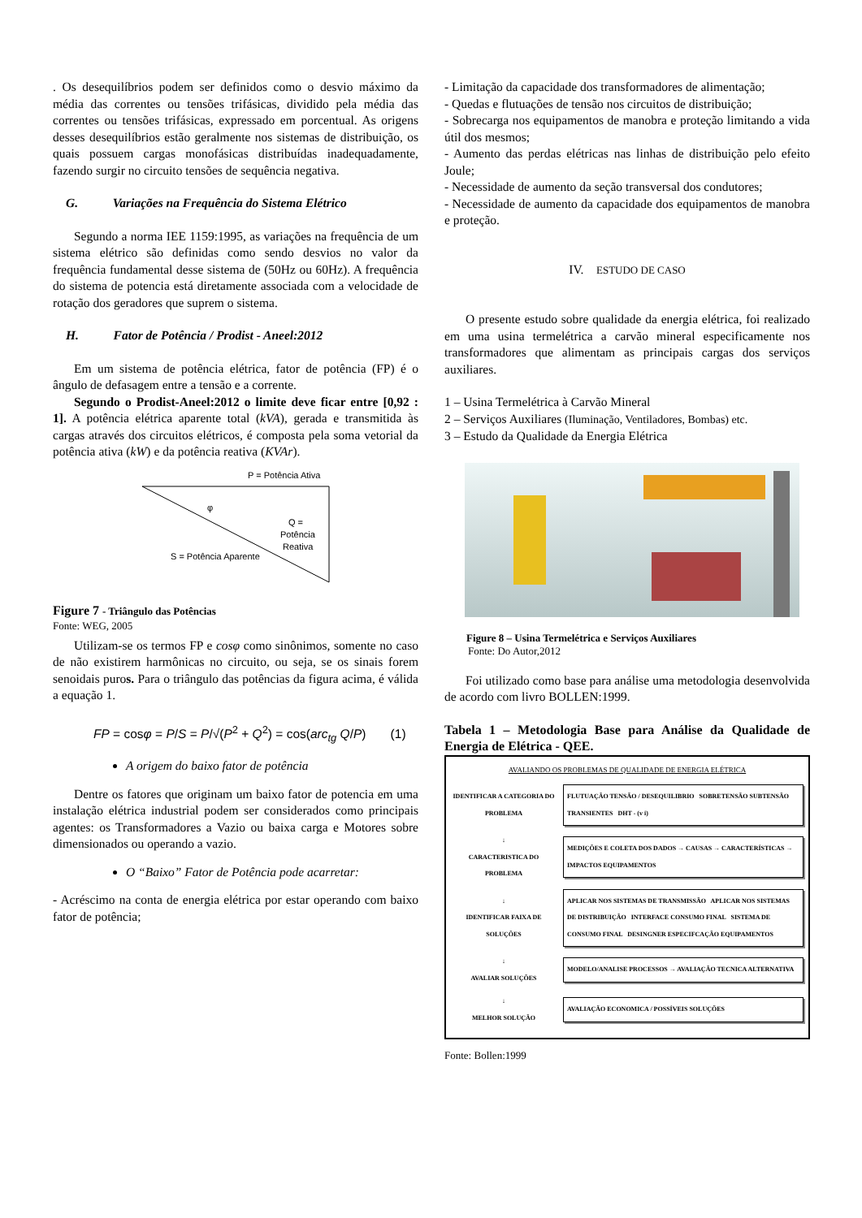. Os desequilíbrios podem ser definidos como o desvio máximo da média das correntes ou tensões trifásicas, dividido pela média das correntes ou tensões trifásicas, expressado em porcentual. As origens desses desequilíbrios estão geralmente nos sistemas de distribuição, os quais possuem cargas monofásicas distribuídas inadequadamente, fazendo surgir no circuito tensões de sequência negativa.
G. Variações na Frequência do Sistema Elétrico
Segundo a norma IEE 1159:1995, as variações na frequência de um sistema elétrico são definidas como sendo desvios no valor da frequência fundamental desse sistema de (50Hz ou 60Hz). A frequência do sistema de potencia está diretamente associada com a velocidade de rotação dos geradores que suprem o sistema.
H. Fator de Potência / Prodist - Aneel:2012
Em um sistema de potência elétrica, fator de potência (FP) é o ângulo de defasagem entre a tensão e a corrente.
Segundo o Prodist-Aneel:2012 o limite deve ficar entre [0,92 : 1]. A potência elétrica aparente total (kVA), gerada e transmitida às cargas através dos circuitos elétricos, é composta pela soma vetorial da potência ativa (kW) e da potência reativa (KVAr).
P = Potência Ativa
φ
Q =
Potência
Reativa
S = Potência Aparente
Figure 7 - Triângulo das Potências
Fonte: WEG, 2005
Utilizam-se os termos FP e cosφ como sinônimos, somente no caso de não existirem harmônicas no circuito, ou seja, se os sinais forem senoidais puros. Para o triângulo das potências da figura acima, é válida a equação 1.
FP = cosφ = P/S = P/√(P<sup>2</sup> + Q<sup>2</sup>) = cos(arc<sub>tg</sub> Q/P) (1)
A origem do baixo fator de potência
Dentre os fatores que originam um baixo fator de potencia em uma instalação elétrica industrial podem ser considerados como principais agentes: os Transformadores a Vazio ou baixa carga e Motores sobre dimensionados ou operando a vazio.
O “Baixo” Fator de Potência pode acarretar:
- Acréscimo na conta de energia elétrica por estar operando com baixo fator de potência;
- Limitação da capacidade dos transformadores de alimentação;
- Quedas e flutuações de tensão nos circuitos de distribuição;
- Sobrecarga nos equipamentos de manobra e proteção limitando a vida útil dos mesmos;
- Aumento das perdas elétricas nas linhas de distribuição pelo efeito Joule;
- Necessidade de aumento da seção transversal dos condutores;
- Necessidade de aumento da capacidade dos equipamentos de manobra e proteção.
IV. ESTUDO DE CASO
O presente estudo sobre qualidade da energia elétrica, foi realizado em uma usina termelétrica a carvão mineral especificamente nos transformadores que alimentam as principais cargas dos serviços auxiliares.
1 – Usina Termelétrica à Carvão Mineral
2 – Serviços Auxiliares (Iluminação, Ventiladores, Bombas) etc.
3 – Estudo da Qualidade da Energia Elétrica
Figure 8 – Usina Termelétrica e Serviços Auxiliares
Fonte: Do Autor,2012
Foi utilizado como base para análise uma metodologia desenvolvida de acordo com livro BOLLEN:1999.
Tabela 1 – Metodologia Base para Análise da Qualidade de Energia de Elétrica - QEE.
AVALIANDO OS PROBLEMAS DE QUALIDADE DE ENERGIA ELÉTRICA
IDENTIFICAR A CATEGORIA DO PROBLEMA
FLUTUAÇÃO TENSÃO / DESEQUILIBRIO SOBRETENSÃO SUBTENSÃO TRANSIENTES DHT - (v i)
↓
CARACTERISTICA DO PROBLEMA
MEDIÇÕES E COLETA DOS DADOS → CAUSAS → CARACTERÍSTICAS → IMPACTOS EQUIPAMENTOS
↓
IDENTIFICAR FAIXA DE SOLUÇÕES
APLICAR NOS SISTEMAS DE TRANSMISSÃO APLICAR NOS SISTEMAS DE DISTRIBUIÇÃO INTERFACE CONSUMO FINAL SISTEMA DE CONSUMO FINAL DESINGNER ESPECIFCAÇÃO EQUIPAMENTOS
↓
AVALIAR SOLUÇÕES
MODELO/ANALISE PROCESSOS → AVALIAÇÃO TECNICA ALTERNATIVA
↓
MELHOR SOLUÇÃO
AVALIAÇÃO ECONOMICA / POSSÍVEIS SOLUÇÕES
Fonte: Bollen:1999